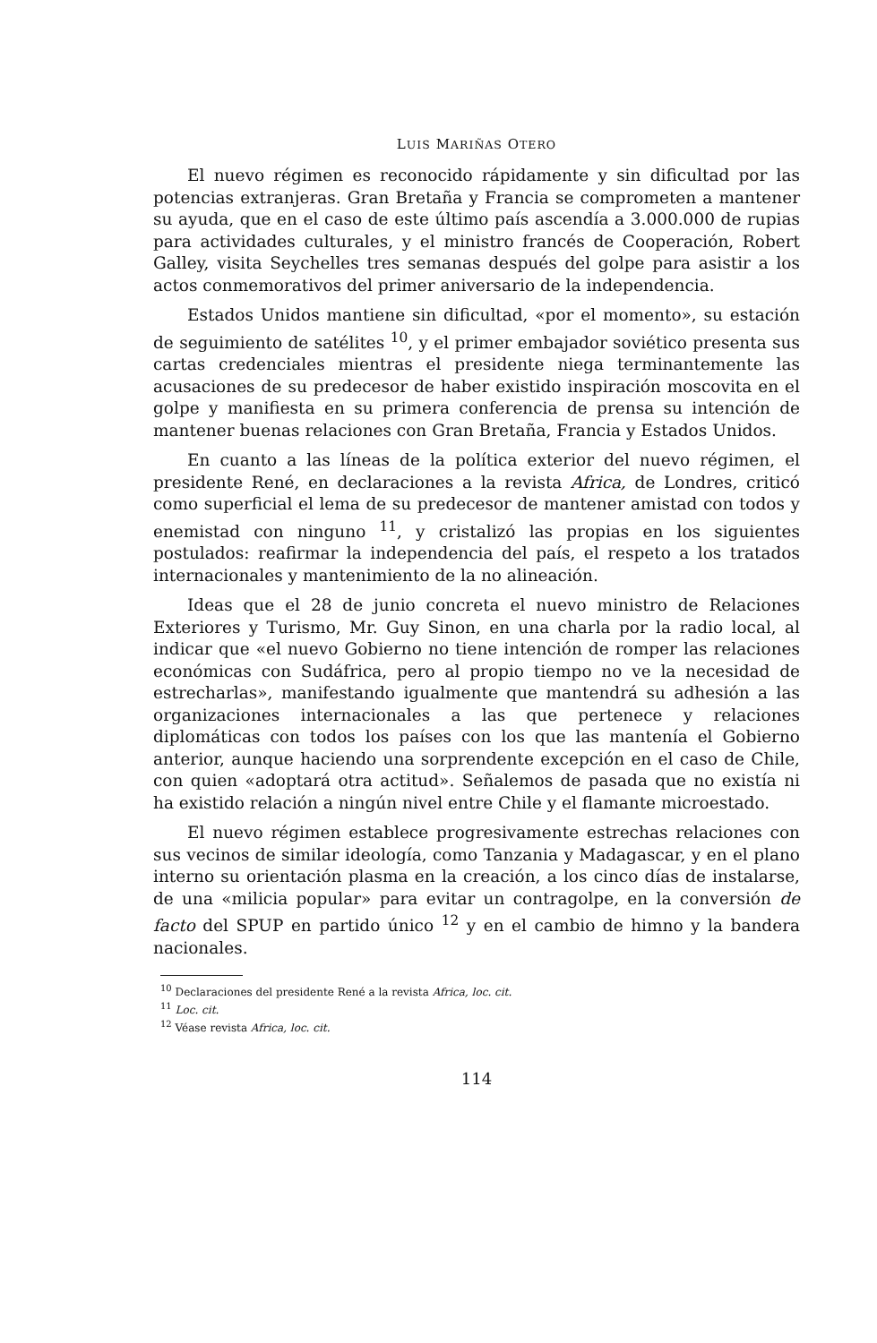LUIS MARIÑAS OTERO
El nuevo régimen es reconocido rápidamente y sin dificultad por las potencias extranjeras. Gran Bretaña y Francia se comprometen a mantener su ayuda, que en el caso de este último país ascendía a 3.000.000 de rupias para actividades culturales, y el ministro francés de Cooperación, Robert Galley, visita Seychelles tres semanas después del golpe para asistir a los actos conmemorativos del primer aniversario de la independencia.
Estados Unidos mantiene sin dificultad, «por el momento», su estación de seguimiento de satélites <sup>10</sup>, y el primer embajador soviético presenta sus cartas credenciales mientras el presidente niega terminantemente las acusaciones de su predecesor de haber existido inspiración moscovita en el golpe y manifiesta en su primera conferencia de prensa su intención de mantener buenas relaciones con Gran Bretaña, Francia y Estados Unidos.
En cuanto a las líneas de la política exterior del nuevo régimen, el presidente René, en declaraciones a la revista Africa, de Londres, criticó como superficial el lema de su predecesor de mantener amistad con todos y enemistad con ninguno <sup>11</sup>, y cristalizó las propias en los siguientes postulados: reafirmar la independencia del país, el respeto a los tratados internacionales y mantenimiento de la no alineación.
Ideas que el 28 de junio concreta el nuevo ministro de Relaciones Exteriores y Turismo, Mr. Guy Sinon, en una charla por la radio local, al indicar que «el nuevo Gobierno no tiene intención de romper las relaciones económicas con Sudáfrica, pero al propio tiempo no ve la necesidad de estrecharlas», manifestando igualmente que mantendrá su adhesión a las organizaciones internacionales a las que pertenece y relaciones diplomáticas con todos los países con los que las mantenía el Gobierno anterior, aunque haciendo una sorprendente excepción en el caso de Chile, con quien «adoptará otra actitud». Señalemos de pasada que no existía ni ha existido relación a ningún nivel entre Chile y el flamante microestado.
El nuevo régimen establece progresivamente estrechas relaciones con sus vecinos de similar ideología, como Tanzania y Madagascar, y en el plano interno su orientación plasma en la creación, a los cinco días de instalarse, de una «milicia popular» para evitar un contragolpe, en la conversión de facto del SPUP en partido único <sup>12</sup> y en el cambio de himno y la bandera nacionales.
<sup>10</sup> Declaraciones del presidente René a la revista Africa, loc. cit.
<sup>11</sup> Loc. cit.
<sup>12</sup> Véase revista Africa, loc. cit.
114